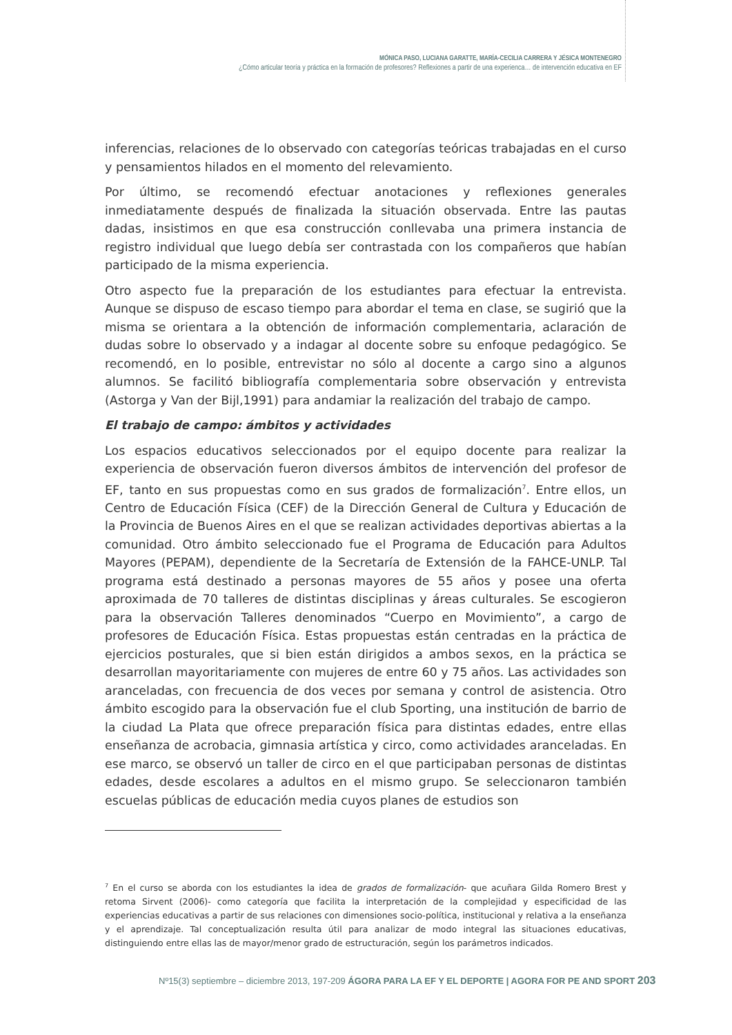MÓNICA PASO, LUCIANA GARATTE, MARÍA-CECILIA CARRERA Y JÉSICA MONTENEGRO
¿Cómo articular teoría y práctica en la formación de profesores? Reflexiones a partir de una experienca… de intervención educativa en EF
inferencias, relaciones de lo observado con categorías teóricas trabajadas en el curso y pensamientos hilados en el momento del relevamiento.
Por último, se recomendó efectuar anotaciones y reflexiones generales inmediatamente después de finalizada la situación observada. Entre las pautas dadas, insistimos en que esa construcción conllevaba una primera instancia de registro individual que luego debía ser contrastada con los compañeros que habían participado de la misma experiencia.
Otro aspecto fue la preparación de los estudiantes para efectuar la entrevista. Aunque se dispuso de escaso tiempo para abordar el tema en clase, se sugirió que la misma se orientara a la obtención de información complementaria, aclaración de dudas sobre lo observado y a indagar al docente sobre su enfoque pedagógico. Se recomendó, en lo posible, entrevistar no sólo al docente a cargo sino a algunos alumnos. Se facilitó bibliografía complementaria sobre observación y entrevista (Astorga y Van der Bijl,1991) para andamiar la realización del trabajo de campo.
El trabajo de campo: ámbitos y actividades
Los espacios educativos seleccionados por el equipo docente para realizar la experiencia de observación fueron diversos ámbitos de intervención del profesor de EF, tanto en sus propuestas como en sus grados de formalización<sup>7</sup>. Entre ellos, un Centro de Educación Física (CEF) de la Dirección General de Cultura y Educación de la Provincia de Buenos Aires en el que se realizan actividades deportivas abiertas a la comunidad. Otro ámbito seleccionado fue el Programa de Educación para Adultos Mayores (PEPAM), dependiente de la Secretaría de Extensión de la FAHCE-UNLP. Tal programa está destinado a personas mayores de 55 años y posee una oferta aproximada de 70 talleres de distintas disciplinas y áreas culturales. Se escogieron para la observación Talleres denominados “Cuerpo en Movimiento”, a cargo de profesores de Educación Física. Estas propuestas están centradas en la práctica de ejercicios posturales, que si bien están dirigidos a ambos sexos, en la práctica se desarrollan mayoritariamente con mujeres de entre 60 y 75 años. Las actividades son aranceladas, con frecuencia de dos veces por semana y control de asistencia. Otro ámbito escogido para la observación fue el club Sporting, una institución de barrio de la ciudad La Plata que ofrece preparación física para distintas edades, entre ellas enseñanza de acrobacia, gimnasia artística y circo, como actividades aranceladas. En ese marco, se observó un taller de circo en el que participaban personas de distintas edades, desde escolares a adultos en el mismo grupo. Se seleccionaron también escuelas públicas de educación media cuyos planes de estudios son
<sup>7</sup> En el curso se aborda con los estudiantes la idea de grados de formalización- que acuñara Gilda Romero Brest y retoma Sirvent (2006)- como categoría que facilita la interpretación de la complejidad y especificidad de las experiencias educativas a partir de sus relaciones con dimensiones socio-política, institucional y relativa a la enseñanza y el aprendizaje. Tal conceptualización resulta útil para analizar de modo integral las situaciones educativas, distinguiendo entre ellas las de mayor/menor grado de estructuración, según los parámetros indicados.
Nº15(3) septiembre – diciembre 2013, 197-209 ÁGORA PARA LA EF Y EL DEPORTE | AGORA FOR PE AND SPORT 203